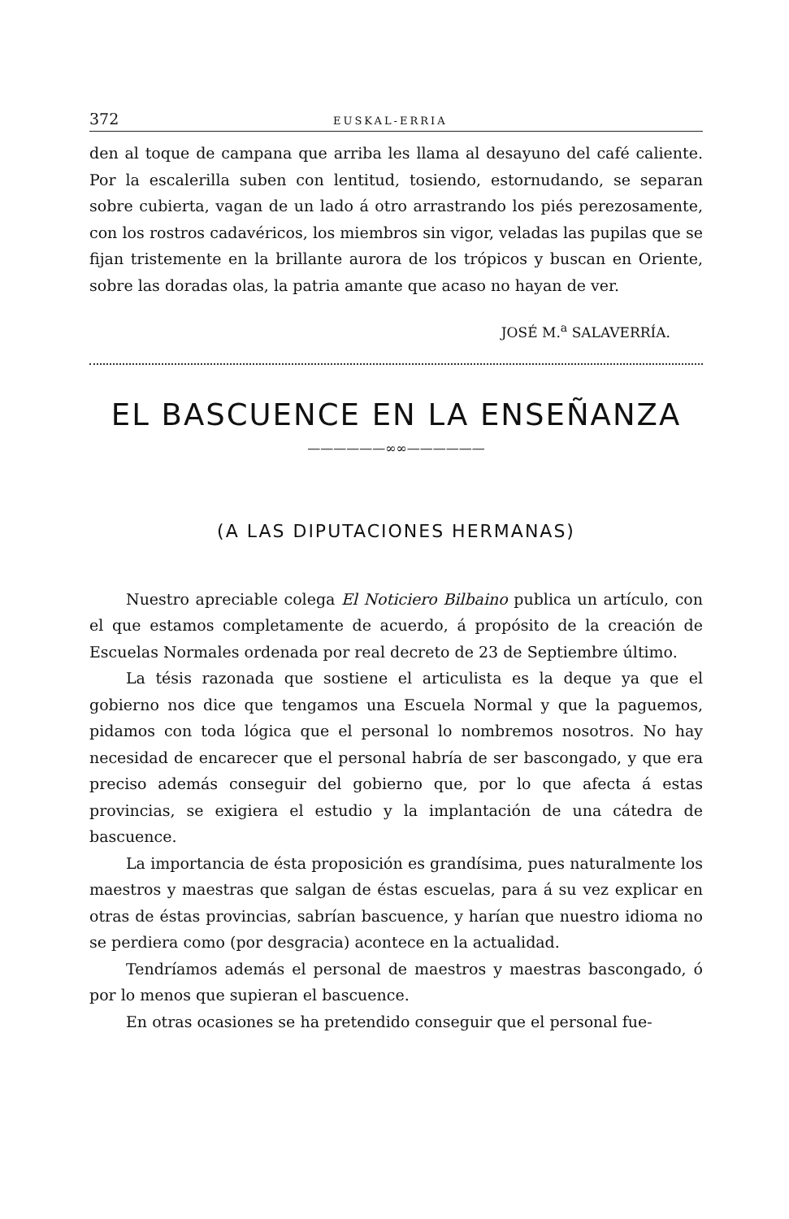372 EUSKAL-ERRIA
den al toque de campana que arriba les llama al desayuno del café caliente. Por la escalerilla suben con lentitud, tosiendo, estornudando, se separan sobre cubierta, vagan de un lado á otro arrastrando los piés perezosamente, con los rostros cadavéricos, los miembros sin vigor, veladas las pupilas que se fijan tristemente en la brillante aurora de los trópicos y buscan en Oriente, sobre las doradas olas, la patria amante que acaso no hayan de ver.
JOSÉ M.<sup>a</sup> SALAVERRÍA.
EL BASCUENCE EN LA ENSEÑANZA
——————∞∞——————
(A LAS DIPUTACIONES HERMANAS)
Nuestro apreciable colega El Noticiero Bilbaino publica un artículo, con el que estamos completamente de acuerdo, á propósito de la creación de Escuelas Normales ordenada por real decreto de 23 de Septiembre último.
La tésis razonada que sostiene el articulista es la deque ya que el gobierno nos dice que tengamos una Escuela Normal y que la paguemos, pidamos con toda lógica que el personal lo nombremos nosotros. No hay necesidad de encarecer que el personal habría de ser bascongado, y que era preciso además conseguir del gobierno que, por lo que afecta á estas provincias, se exigiera el estudio y la implantación de una cátedra de bascuence.
La importancia de ésta proposición es grandísima, pues naturalmente los maestros y maestras que salgan de éstas escuelas, para á su vez explicar en otras de éstas provincias, sabrían bascuence, y harían que nuestro idioma no se perdiera como (por desgracia) acontece en la actualidad.
Tendríamos además el personal de maestros y maestras bascongado, ó por lo menos que supieran el bascuence.
En otras ocasiones se ha pretendido conseguir que el personal fue-